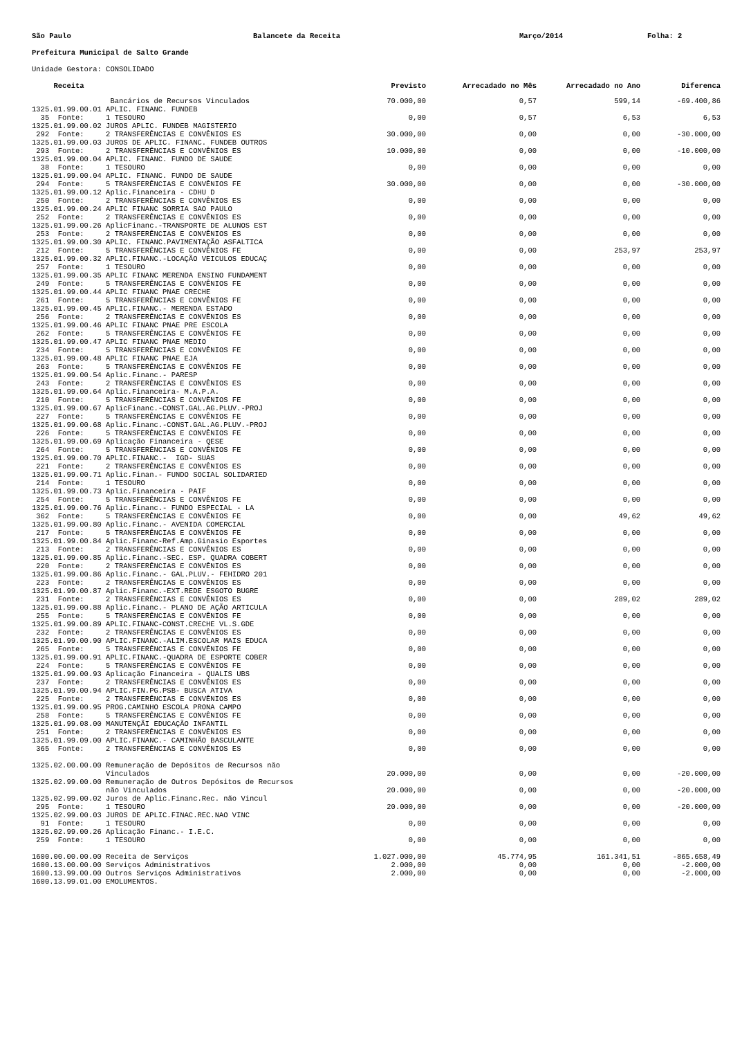São Paulo Balancete da Receita Março/2014 Folha: 2
Prefeitura Municipal de Salto Grande
Unidade Gestora: CONSOLIDADO
| Receita | Previsto | Arrecadado no Mês | Arrecadado no Ano | Diferenca |
| --- | --- | --- | --- | --- |
| Bancários de Recursos Vinculados | 70.000,00 | 0,57 | 599,14 | -69.400,86 |
| 1325.01.99.00.01 APLIC. FINANC. FUNDEB 35 Fonte: 1 TESOURO | 0,00 | 0,57 | 6,53 | 6,53 |
| 1325.01.99.00.02 JUROS APLIC. FUNDEB MAGISTERIO 292 Fonte: 2 TRANSFERÊNCIAS E CONVÊNIOS ES | 30.000,00 | 0,00 | 0,00 | -30.000,00 |
| 1325.01.99.00.03 JUROS DE APLIC. FINANC. FUNDEB OUTROS 293 Fonte: 2 TRANSFERÊNCIAS E CONVÊNIOS ES | 10.000,00 | 0,00 | 0,00 | -10.000,00 |
| 1325.01.99.00.04 APLIC. FINANC. FUNDO DE SAUDE 38 Fonte: 1 TESOURO | 0,00 | 0,00 | 0,00 | 0,00 |
| 1325.01.99.00.04 APLIC. FINANC. FUNDO DE SAUDE 294 Fonte: 5 TRANSFERÊNCIAS E CONVÊNIOS FE | 30.000,00 | 0,00 | 0,00 | -30.000,00 |
| 1325.01.99.00.12 Aplic.Financeira - CDHU D 250 Fonte: 2 TRANSFERÊNCIAS E CONVÊNIOS ES | 0,00 | 0,00 | 0,00 | 0,00 |
| 1325.01.99.00.24 APLIC FINANC SORRIA SAO PAULO 252 Fonte: 2 TRANSFERÊNCIAS E CONVÊNIOS ES | 0,00 | 0,00 | 0,00 | 0,00 |
| 1325.01.99.00.26 AplicFinanc.-TRANSPORTE DE ALUNOS EST 253 Fonte: 2 TRANSFERÊNCIAS E CONVÊNIOS ES | 0,00 | 0,00 | 0,00 | 0,00 |
| 1325.01.99.00.30 APLIC. FINANC.PAVIMENTAÇÃO ASFALTICA 212 Fonte: 5 TRANSFERÊNCIAS E CONVÊNIOS FE | 0,00 | 0,00 | 253,97 | 253,97 |
| 1325.01.99.00.32 APLIC.FINANC.-LOCAÇÃO VEICULOS EDUCAÇ 257 Fonte: 1 TESOURO | 0,00 | 0,00 | 0,00 | 0,00 |
| 1325.01.99.00.35 APLIC FINANC MERENDA ENSINO FUNDAMENT 249 Fonte: 5 TRANSFERÊNCIAS E CONVÊNIOS FE | 0,00 | 0,00 | 0,00 | 0,00 |
| 1325.01.99.00.44 APLIC FINANC PNAE CRECHE 261 Fonte: 5 TRANSFERÊNCIAS E CONVÊNIOS FE | 0,00 | 0,00 | 0,00 | 0,00 |
| 1325.01.99.00.45 APLIC.FINANC.- MERENDA ESTADO 256 Fonte: 2 TRANSFERÊNCIAS E CONVÊNIOS ES | 0,00 | 0,00 | 0,00 | 0,00 |
| 1325.01.99.00.46 APLIC FINANC PNAE PRE ESCOLA 262 Fonte: 5 TRANSFERÊNCIAS E CONVÊNIOS FE | 0,00 | 0,00 | 0,00 | 0,00 |
| 1325.01.99.00.47 APLIC FINANC PNAE MEDIO 234 Fonte: 5 TRANSFERÊNCIAS E CONVÊNIOS FE | 0,00 | 0,00 | 0,00 | 0,00 |
| 1325.01.99.00.48 APLIC FINANC PNAE EJA 263 Fonte: 5 TRANSFERÊNCIAS E CONVÊNIOS FE | 0,00 | 0,00 | 0,00 | 0,00 |
| 1325.01.99.00.54 Aplic.Financ.- PARESP 243 Fonte: 2 TRANSFERÊNCIAS E CONVÊNIOS ES | 0,00 | 0,00 | 0,00 | 0,00 |
| 1325.01.99.00.64 Aplic.Financeira- M.A.P.A. 210 Fonte: 5 TRANSFERÊNCIAS E CONVÊNIOS FE | 0,00 | 0,00 | 0,00 | 0,00 |
| 1325.01.99.00.67 AplicFinanc.-CONST.GAL.AG.PLUV.-PROJ 227 Fonte: 5 TRANSFERÊNCIAS E CONVÊNIOS FE | 0,00 | 0,00 | 0,00 | 0,00 |
| 1325.01.99.00.68 Aplic.Financ.-CONST.GAL.AG.PLUV.-PROJ 226 Fonte: 5 TRANSFERÊNCIAS E CONVÊNIOS FE | 0,00 | 0,00 | 0,00 | 0,00 |
| 1325.01.99.00.69 Aplicação Financeira - QESE 264 Fonte: 5 TRANSFERÊNCIAS E CONVÊNIOS FE | 0,00 | 0,00 | 0,00 | 0,00 |
| 1325.01.99.00.70 APLIC.FINANC.- IGD- SUAS 221 Fonte: 2 TRANSFERÊNCIAS E CONVÊNIOS ES | 0,00 | 0,00 | 0,00 | 0,00 |
| 1325.01.99.00.71 Aplic.Finan.- FUNDO SOCIAL SOLIDARIED 214 Fonte: 1 TESOURO | 0,00 | 0,00 | 0,00 | 0,00 |
| 1325.01.99.00.73 Aplic.Financeira - PAIF 254 Fonte: 5 TRANSFERÊNCIAS E CONVÊNIOS FE | 0,00 | 0,00 | 0,00 | 0,00 |
| 1325.01.99.00.76 Aplic.Financ.- FUNDO ESPECIAL - LA 362 Fonte: 5 TRANSFERÊNCIAS E CONVÊNIOS FE | 0,00 | 0,00 | 49,62 | 49,62 |
| 1325.01.99.00.80 Aplic.Financ.- AVENIDA COMERCIAL 217 Fonte: 5 TRANSFERÊNCIAS E CONVÊNIOS FE | 0,00 | 0,00 | 0,00 | 0,00 |
| 1325.01.99.00.84 Aplic.Financ-Ref.Amp.Ginasio Esportes 213 Fonte: 2 TRANSFERÊNCIAS E CONVÊNIOS ES | 0,00 | 0,00 | 0,00 | 0,00 |
| 1325.01.99.00.85 Aplic.Financ.-SEC. ESP. QUADRA COBERT 220 Fonte: 2 TRANSFERÊNCIAS E CONVÊNIOS ES | 0,00 | 0,00 | 0,00 | 0,00 |
| 1325.01.99.00.86 Aplic.Financ.- GAL.PLUV.- FEHIDRO 201 223 Fonte: 2 TRANSFERÊNCIAS E CONVÊNIOS ES | 0,00 | 0,00 | 0,00 | 0,00 |
| 1325.01.99.00.87 Aplic.Financ.-EXT.REDE ESGOTO BUGRE 231 Fonte: 2 TRANSFERÊNCIAS E CONVÊNIOS ES | 0,00 | 0,00 | 289,02 | 289,02 |
| 1325.01.99.00.88 Aplic.Financ.- PLANO DE AÇÃO ARTICULA 255 Fonte: 5 TRANSFERÊNCIAS E CONVÊNIOS FE | 0,00 | 0,00 | 0,00 | 0,00 |
| 1325.01.99.00.89 APLIC.FINANC-CONST.CRECHE VL.S.GDE 232 Fonte: 2 TRANSFERÊNCIAS E CONVÊNIOS ES | 0,00 | 0,00 | 0,00 | 0,00 |
| 1325.01.99.00.90 APLIC.FINANC.-ALIM.ESCOLAR MAIS EDUCA 265 Fonte: 5 TRANSFERÊNCIAS E CONVÊNIOS FE | 0,00 | 0,00 | 0,00 | 0,00 |
| 1325.01.99.00.91 APLIC.FINANC.-QUADRA DE ESPORTE COBER 224 Fonte: 5 TRANSFERÊNCIAS E CONVÊNIOS FE | 0,00 | 0,00 | 0,00 | 0,00 |
| 1325.01.99.00.93 Aplicação Financeira - QUALIS UBS 237 Fonte: 2 TRANSFERÊNCIAS E CONVÊNIOS ES | 0,00 | 0,00 | 0,00 | 0,00 |
| 1325.01.99.00.94 APLIC.FIN.PG.PSB- BUSCA ATIVA 225 Fonte: 2 TRANSFERÊNCIAS E CONVÊNIOS ES | 0,00 | 0,00 | 0,00 | 0,00 |
| 1325.01.99.00.95 PROG.CAMINHO ESCOLA PRONA CAMPO 258 Fonte: 5 TRANSFERÊNCIAS E CONVÊNIOS FE | 0,00 | 0,00 | 0,00 | 0,00 |
| 1325.01.99.08.00 MANUTENÇÃI EDUCAÇÃO INFANTIL 251 Fonte: 2 TRANSFERÊNCIAS E CONVÊNIOS ES | 0,00 | 0,00 | 0,00 | 0,00 |
| 1325.01.99.09.00 APLIC.FINANC.- CAMINHÃO BASCULANTE 365 Fonte: 2 TRANSFERÊNCIAS E CONVÊNIOS ES | 0,00 | 0,00 | 0,00 | 0,00 |
| 1325.02.00.00.00 Remuneração de Depósitos de Recursos não Vinculados | 20.000,00 | 0,00 | 0,00 | -20.000,00 |
| 1325.02.99.00.00 Remuneração de Outros Depósitos de Recursos não Vinculados | 20.000,00 | 0,00 | 0,00 | -20.000,00 |
| 1325.02.99.00.02 Juros de Aplic.Financ.Rec. não Vincul 295 Fonte: 1 TESOURO | 20.000,00 | 0,00 | 0,00 | -20.000,00 |
| 1325.02.99.00.03 JUROS DE APLIC.FINAC.REC.NAO VINC 91 Fonte: 1 TESOURO | 0,00 | 0,00 | 0,00 | 0,00 |
| 1325.02.99.00.26 Aplicação Financ.- I.E.C. 259 Fonte: 1 TESOURO | 0,00 | 0,00 | 0,00 | 0,00 |
| 1600.00.00.00.00 Receita de Serviços | 1.027.000,00 | 45.774,95 | 161.341,51 | -865.658,49 |
| 1600.13.00.00.00 Serviços Administrativos | 2.000,00 | 0,00 | 0,00 | -2.000,00 |
| 1600.13.99.00.00 Outros Serviços Administrativos | 2.000,00 | 0,00 | 0,00 | -2.000,00 |
| 1600.13.99.01.00 EMOLUMENTOS. | | | | |